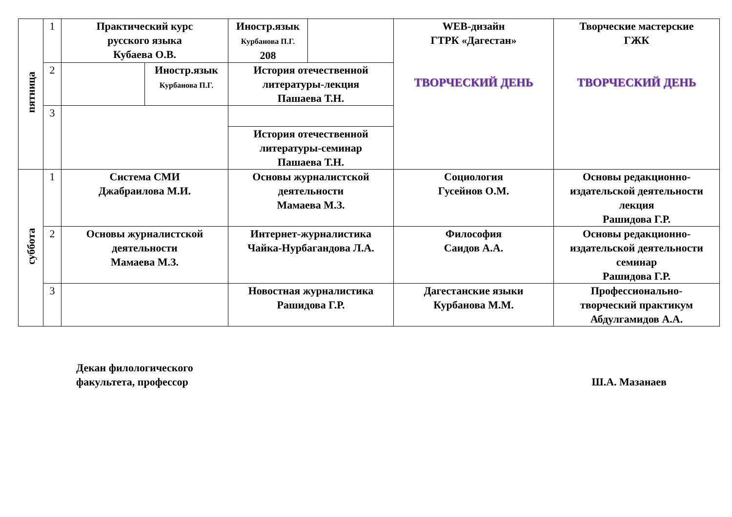| пятница | 1 | Практический курс русского языка Кубаева О.В. | | Иностр.язык Курбанова П.Г. 208 | | WEB-дизайн ГТРК «Дагестан» ТВОРЧЕСКИЙ ДЕНЬ | Творческие мастерские ГЖК ТВОРЧЕСКИЙ ДЕНЬ |
| | 2 | | Иностр.язык Курбанова П.Г. | История отечественной литературы-лекция Пашаева Т.Н. | | | |
| | 3 | | | | | | |
| | | | | История отечественной литературы-семинар Пашаева Т.Н. | | | |
| суббота | 1 | Система СМИ Джабраилова М.И. | | Основы журналистской деятельности Мамаева М.З. | | Социология Гусейнов О.М. | Основы редакционно- издательской деятельности лекция Рашидова Г.Р. |
| | 2 | Основы журналистской деятельности Мамаева М.З. | | Интернет-журналистика Чайка-Нурбагандова Л.А. | | Философия Саидов А.А. | Основы редакционно- издательской деятельности семинар Рашидова Г.Р. |
| | 3 | | | Новостная журналистика Рашидова Г.Р. | | Дагестанские языки Курбанова М.М. | Профессионально- творческий практикум Абдулгамидов А.А. |
Декан филологического
факультета, профессор
Ш.А. Мазанаев